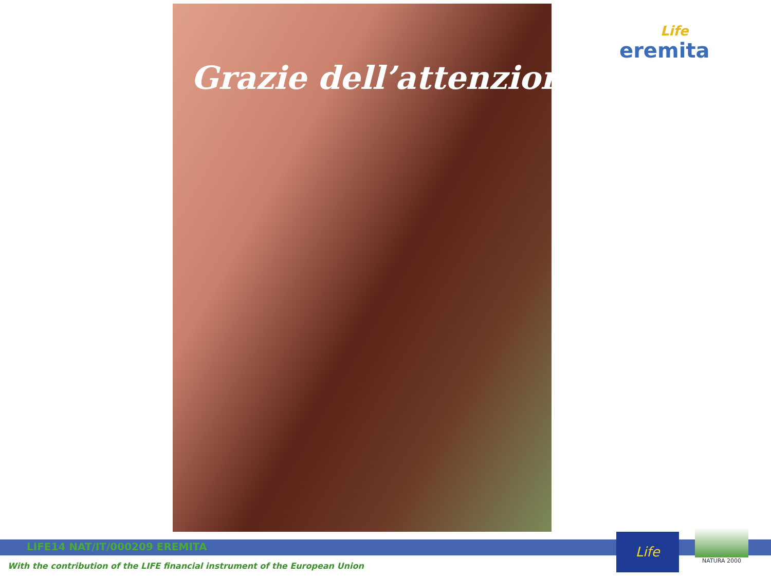Grazie dell’attenzione
Life
eremita
LIFE14 NAT/IT/000209 EREMITA
With the contribution of the LIFE financial instrument of the European Union
Life
NATURA 2000